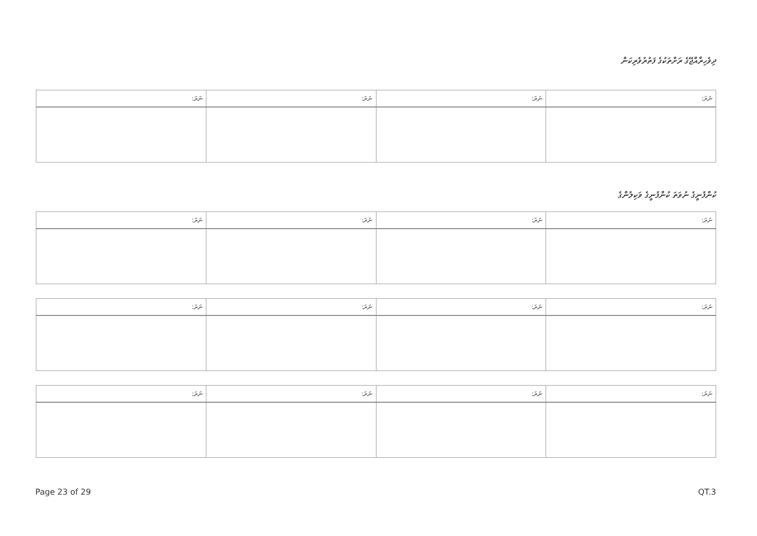ދިވެހިރާއްޖޭގެ ރަށްތަކުގެ ފަތުރުވެރިކަން
| ނަރަ: | ނަރަ: | ނަރަ: | ނަރަ: |
| --- | --- | --- | --- |
ކުންފުނީގެ ނުވަތަ ކުންފުނީގެ ވަކިލުންގެ
| ނަރަ: | ނަރަ: | ނަރަ: | ނަރަ: |
| --- | --- | --- | --- |
| ނަރަ: | ނަރަ: | ނަރަ: | ނަރަ: |
| --- | --- | --- | --- |
| ނަރަ: | ނަރަ: | ނަރަ: | ނަރަ: |
| --- | --- | --- | --- |
Page 23 of 29 QT.3